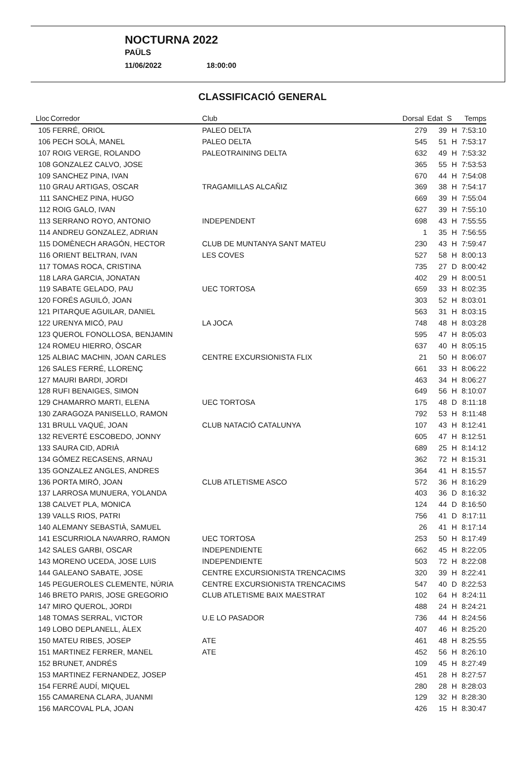NOCTURNA 2022
PAÜLS
11/06/2022 18:00:00
CLASSIFICACIÓ GENERAL
| Lloc | Corredor | Club | Dorsal | Edat | S | Temps |
| --- | --- | --- | --- | --- | --- | --- |
| 105 | FERRÉ, ORIOL | PALEO DELTA | 279 | 39 | H | 7:53:10 |
| 106 | PECH SOLÀ, MANEL | PALEO DELTA | 545 | 51 | H | 7:53:17 |
| 107 | ROIG VERGE, ROLANDO | PALEOTRAINING DELTA | 632 | 49 | H | 7:53:32 |
| 108 | GONZALEZ CALVO, JOSE | | 365 | 55 | H | 7:53:53 |
| 109 | SANCHEZ PINA, IVAN | | 670 | 44 | H | 7:54:08 |
| 110 | GRAU ARTIGAS, OSCAR | TRAGAMILLAS ALCAÑIZ | 369 | 38 | H | 7:54:17 |
| 111 | SANCHEZ PINA, HUGO | | 669 | 39 | H | 7:55:04 |
| 112 | ROIG GALO, IVAN | | 627 | 39 | H | 7:55:10 |
| 113 | SERRANO ROYO, ANTONIO | INDEPENDENT | 698 | 43 | H | 7:55:55 |
| 114 | ANDREU GONZALEZ, ADRIAN | | 1 | 35 | H | 7:56:55 |
| 115 | DOMÈNECH ARAGÓN, HECTOR | CLUB DE MUNTANYA SANT MATEU | 230 | 43 | H | 7:59:47 |
| 116 | ORIENT BELTRAN, IVAN | LES COVES | 527 | 58 | H | 8:00:13 |
| 117 | TOMAS ROCA, CRISTINA | | 735 | 27 | D | 8:00:42 |
| 118 | LARA GARCIA, JONATAN | | 402 | 29 | H | 8:00:51 |
| 119 | SABATE GELADO, PAU | UEC TORTOSA | 659 | 33 | H | 8:02:35 |
| 120 | FORÉS AGUILÓ, JOAN | | 303 | 52 | H | 8:03:01 |
| 121 | PITARQUE AGUILAR, DANIEL | | 563 | 31 | H | 8:03:15 |
| 122 | URENYA MICÓ, PAU | LA JOCA | 748 | 48 | H | 8:03:28 |
| 123 | QUEROL FONOLLOSA, BENJAMIN | | 595 | 47 | H | 8:05:03 |
| 124 | ROMEU HIERRO, ÒSCAR | | 637 | 40 | H | 8:05:15 |
| 125 | ALBIAC MACHIN, JOAN CARLES | CENTRE EXCURSIONISTA FLIX | 21 | 50 | H | 8:06:07 |
| 126 | SALES FERRÉ, LLORENÇ | | 661 | 33 | H | 8:06:22 |
| 127 | MAURI BARDI, JORDI | | 463 | 34 | H | 8:06:27 |
| 128 | RUFI BENAIGES, SIMON | | 649 | 56 | H | 8:10:07 |
| 129 | CHAMARRO MARTI, ELENA | UEC TORTOSA | 175 | 48 | D | 8:11:18 |
| 130 | ZARAGOZA PANISELLO, RAMON | | 792 | 53 | H | 8:11:48 |
| 131 | BRULL VAQUÉ, JOAN | CLUB NATACIÓ CATALUNYA | 107 | 43 | H | 8:12:41 |
| 132 | REVERTÉ ESCOBEDO, JONNY | | 605 | 47 | H | 8:12:51 |
| 133 | SAURA CID, ADRIÀ | | 689 | 25 | H | 8:14:12 |
| 134 | GÓMEZ RECASENS, ARNAU | | 362 | 72 | H | 8:15:31 |
| 135 | GONZALEZ ANGLES, ANDRES | | 364 | 41 | H | 8:15:57 |
| 136 | PORTA MIRÓ, JOAN | CLUB ATLETISME ASCO | 572 | 36 | H | 8:16:29 |
| 137 | LARROSA MUNUERA, YOLANDA | | 403 | 36 | D | 8:16:32 |
| 138 | CALVET PLA, MONICA | | 124 | 44 | D | 8:16:50 |
| 139 | VALLS RIOS, PATRI | | 756 | 41 | D | 8:17:11 |
| 140 | ALEMANY SEBASTIÀ, SAMUEL | | 26 | 41 | H | 8:17:14 |
| 141 | ESCURRIOLA NAVARRO, RAMON | UEC TORTOSA | 253 | 50 | H | 8:17:49 |
| 142 | SALES GARBI, OSCAR | INDEPENDIENTE | 662 | 45 | H | 8:22:05 |
| 143 | MORENO UCEDA, JOSE LUIS | INDEPENDIENTE | 503 | 72 | H | 8:22:08 |
| 144 | GALEANO SABATE, JOSE | CENTRE EXCURSIONISTA TRENCACIMS | 320 | 39 | H | 8:22:41 |
| 145 | PEGUEROLES CLEMENTE, NÚRIA | CENTRE EXCURSIONISTA TRENCACIMS | 547 | 40 | D | 8:22:53 |
| 146 | BRETO PARIS, JOSE GREGORIO | CLUB ATLETISME BAIX MAESTRAT | 102 | 64 | H | 8:24:11 |
| 147 | MIRO QUEROL, JORDI | | 488 | 24 | H | 8:24:21 |
| 148 | TOMAS SERRAL, VICTOR | U.E LO PASADOR | 736 | 44 | H | 8:24:56 |
| 149 | LOBO DEPLANELL, ÀLEX | | 407 | 46 | H | 8:25:20 |
| 150 | MATEU RIBES, JOSEP | ATE | 461 | 48 | H | 8:25:55 |
| 151 | MARTINEZ FERRER, MANEL | ATE | 452 | 56 | H | 8:26:10 |
| 152 | BRUNET, ANDRÉS | | 109 | 45 | H | 8:27:49 |
| 153 | MARTINEZ FERNANDEZ, JOSEP | | 451 | 28 | H | 8:27:57 |
| 154 | FERRÉ AUDÍ, MIQUEL | | 280 | 28 | H | 8:28:03 |
| 155 | CAMARENA CLARA, JUANMI | | 129 | 32 | H | 8:28:30 |
| 156 | MARCOVAL PLA, JOAN | | 426 | 15 | H | 8:30:47 |